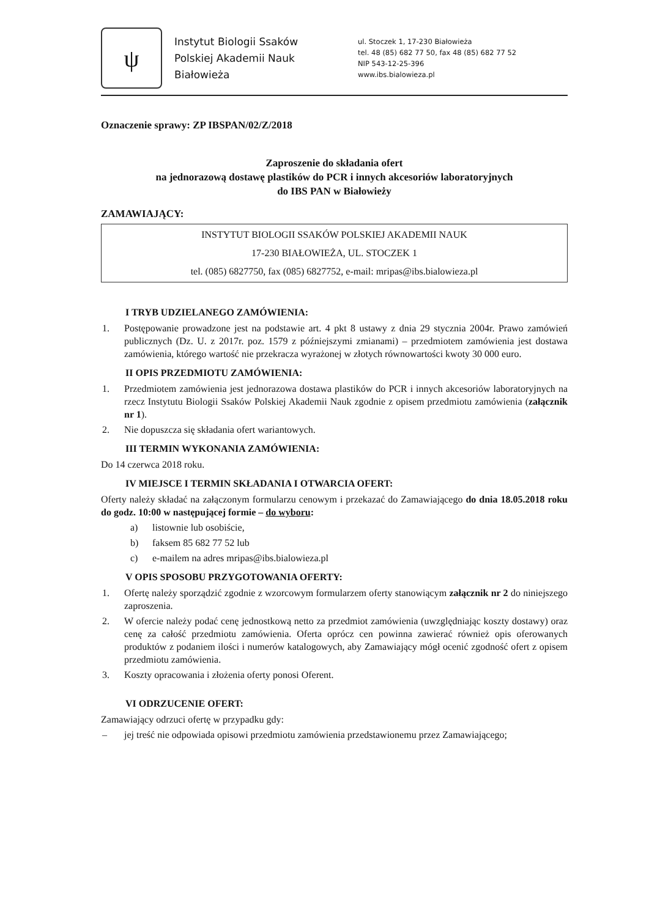ψ
Instytut Biologii Ssaków
Polskiej Akademii Nauk
Białowieża
ul. Stoczek 1, 17-230 Białowieża
tel. 48 (85) 682 77 50, fax 48 (85) 682 77 52
NIP 543-12-25-396
www.ibs.bialowieza.pl
Oznaczenie sprawy: ZP IBSPAN/02/Z/2018
Zaproszenie do składania ofert
na jednorazową dostawę plastików do PCR i innych akcesoriów laboratoryjnych
do IBS PAN w Białowieży
ZAMAWIAJĄCY:
INSTYTUT BIOLOGII SSAKÓW POLSKIEJ AKADEMII NAUK
17-230 BIAŁOWIEŻA, UL. STOCZEK 1
tel. (085) 6827750, fax (085) 6827752, e-mail: mripas@ibs.bialowieza.pl
I TRYB UDZIELANEGO ZAMÓWIENIA:
1. Postępowanie prowadzone jest na podstawie art. 4 pkt 8 ustawy z dnia 29 stycznia 2004r. Prawo zamówień publicznych (Dz. U. z 2017r. poz. 1579 z późniejszymi zmianami) – przedmiotem zamówienia jest dostawa zamówienia, którego wartość nie przekracza wyrażonej w złotych równowartości kwoty 30 000 euro.
II OPIS PRZEDMIOTU ZAMÓWIENIA:
1. Przedmiotem zamówienia jest jednorazowa dostawa plastików do PCR i innych akcesoriów laboratoryjnych na rzecz Instytutu Biologii Ssaków Polskiej Akademii Nauk zgodnie z opisem przedmiotu zamówienia (załącznik nr 1).
2. Nie dopuszcza się składania ofert wariantowych.
III TERMIN WYKONANIA ZAMÓWIENIA:
Do 14 czerwca 2018 roku.
IV MIEJSCE I TERMIN SKŁADANIA I OTWARCIA OFERT:
Oferty należy składać na załączonym formularzu cenowym i przekazać do Zamawiającego do dnia 18.05.2018 roku do godz. 10:00 w następującej formie – do wyboru:
a) listownie lub osobiście,
b) faksem 85 682 77 52 lub
c) e-mailem na adres mripas@ibs.bialowieza.pl
V OPIS SPOSOBU PRZYGOTOWANIA OFERTY:
1. Ofertę należy sporządzić zgodnie z wzorcowym formularzem oferty stanowiącym załącznik nr 2 do niniejszego zaproszenia.
2. W ofercie należy podać cenę jednostkową netto za przedmiot zamówienia (uwzględniając koszty dostawy) oraz cenę za całość przedmiotu zamówienia. Oferta oprócz cen powinna zawierać również opis oferowanych produktów z podaniem ilości i numerów katalogowych, aby Zamawiający mógł ocenić zgodność ofert z opisem przedmiotu zamówienia.
3. Koszty opracowania i złożenia oferty ponosi Oferent.
VI ODRZUCENIE OFERT:
Zamawiający odrzuci ofertę w przypadku gdy:
– jej treść nie odpowiada opisowi przedmiotu zamówienia przedstawionemu przez Zamawiającego;